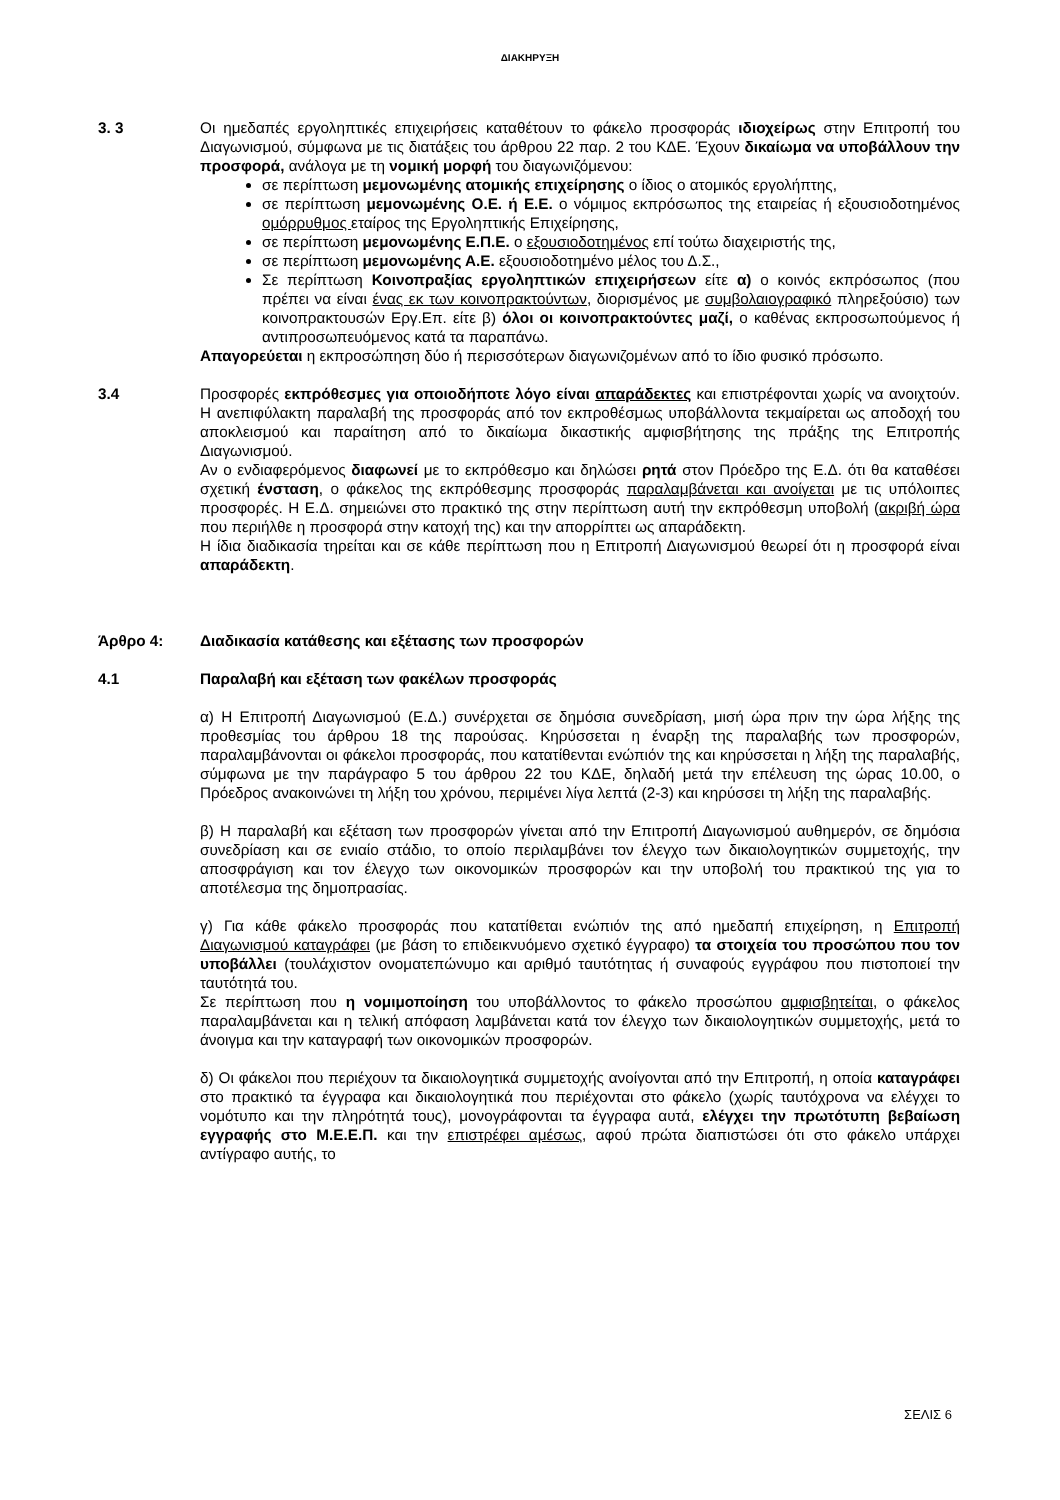ΔΙΑΚΗΡΥΞΗ
3. 3 Οι ημεδαπές εργοληπτικές επιχειρήσεις καταθέτουν το φάκελο προσφοράς ιδιοχείρως στην Επιτροπή του Διαγωνισμού, σύμφωνα με τις διατάξεις του άρθρου 22 παρ. 2 του ΚΔΕ. Έχουν δικαίωμα να υποβάλλουν την προσφορά, ανάλογα με τη νομική μορφή του διαγωνιζόμενου:
σε περίπτωση μεμονωμένης ατομικής επιχείρησης ο ίδιος ο ατομικός εργολήπτης,
σε περίπτωση μεμονωμένης Ο.Ε. ή Ε.Ε. ο νόμιμος εκπρόσωπος της εταιρείας ή εξουσιοδοτημένος ομόρρυθμος εταίρος της Εργοληπτικής Επιχείρησης,
σε περίπτωση μεμονωμένης Ε.Π.Ε. ο εξουσιοδοτημένος επί τούτω διαχειριστής της,
σε περίπτωση μεμονωμένης Α.Ε. εξουσιοδοτημένο μέλος του Δ.Σ.,
Σε περίπτωση Κοινοπραξίας εργοληπτικών επιχειρήσεων είτε α) ο κοινός εκπρόσωπος (που πρέπει να είναι ένας εκ των κοινοπρακτούντων, διορισμένος με συμβολαιογραφικό πληρεξούσιο) των κοινοπρακτουσών Εργ.Επ. είτε β) όλοι οι κοινοπρακτούντες μαζί, ο καθένας εκπροσωπούμενος ή αντιπροσωπευόμενος κατά τα παραπάνω.
Απαγορεύεται η εκπροσώπηση δύο ή περισσότερων διαγωνιζομένων από το ίδιο φυσικό πρόσωπο.
3.4 Προσφορές εκπρόθεσμες για οποιοδήποτε λόγο είναι απαράδεκτες και επιστρέφονται χωρίς να ανοιχτούν. Η ανεπιφύλακτη παραλαβή της προσφοράς από τον εκπροθέσμως υποβάλλοντα τεκμαίρεται ως αποδοχή του αποκλεισμού και παραίτηση από το δικαίωμα δικαστικής αμφισβήτησης της πράξης της Επιτροπής Διαγωνισμού.
Αν ο ενδιαφερόμενος διαφωνεί με το εκπρόθεσμο και δηλώσει ρητά στον Πρόεδρο της Ε.Δ. ότι θα καταθέσει σχετική ένσταση, ο φάκελος της εκπρόθεσμης προσφοράς παραλαμβάνεται και ανοίγεται με τις υπόλοιπες προσφορές. Η Ε.Δ. σημειώνει στο πρακτικό της στην περίπτωση αυτή την εκπρόθεσμη υποβολή (ακριβή ώρα που περιήλθε η προσφορά στην κατοχή της) και την απορρίπτει ως απαράδεκτη.
Η ίδια διαδικασία τηρείται και σε κάθε περίπτωση που η Επιτροπή Διαγωνισμού θεωρεί ότι η προσφορά είναι απαράδεκτη.
Άρθρο 4: Διαδικασία κατάθεσης και εξέτασης των προσφορών
4.1 Παραλαβή και εξέταση των φακέλων προσφοράς
α) Η Επιτροπή Διαγωνισμού (Ε.Δ.) συνέρχεται σε δημόσια συνεδρίαση, μισή ώρα πριν την ώρα λήξης της προθεσμίας του άρθρου 18 της παρούσας. Κηρύσσεται η έναρξη της παραλαβής των προσφορών, παραλαμβάνονται οι φάκελοι προσφοράς, που κατατίθενται ενώπιόν της και κηρύσσεται η λήξη της παραλαβής, σύμφωνα με την παράγραφο 5 του άρθρου 22 του ΚΔΕ, δηλαδή μετά την επέλευση της ώρας 10.00, ο Πρόεδρος ανακοινώνει τη λήξη του χρόνου, περιμένει λίγα λεπτά (2-3) και κηρύσσει τη λήξη της παραλαβής.
β) Η παραλαβή και εξέταση των προσφορών γίνεται από την Επιτροπή Διαγωνισμού αυθημερόν, σε δημόσια συνεδρίαση και σε ενιαίο στάδιο, το οποίο περιλαμβάνει τον έλεγχο των δικαιολογητικών συμμετοχής, την αποσφράγιση και τον έλεγχο των οικονομικών προσφορών και την υποβολή του πρακτικού της για το αποτέλεσμα της δημοπρασίας.
γ) Για κάθε φάκελο προσφοράς που κατατίθεται ενώπιόν της από ημεδαπή επιχείρηση, η Επιτροπή Διαγωνισμού καταγράφει (με βάση το επιδεικνυόμενο σχετικό έγγραφο) τα στοιχεία του προσώπου που τον υποβάλλει (τουλάχιστον ονοματεπώνυμο και αριθμό ταυτότητας ή συναφούς εγγράφου που πιστοποιεί την ταυτότητά του.
Σε περίπτωση που η νομιμοποίηση του υποβάλλοντος το φάκελο προσώπου αμφισβητείται, ο φάκελος παραλαμβάνεται και η τελική απόφαση λαμβάνεται κατά τον έλεγχο των δικαιολογητικών συμμετοχής, μετά το άνοιγμα και την καταγραφή των οικονομικών προσφορών.
δ) Οι φάκελοι που περιέχουν τα δικαιολογητικά συμμετοχής ανοίγονται από την Επιτροπή, η οποία καταγράφει στο πρακτικό τα έγγραφα και δικαιολογητικά που περιέχονται στο φάκελο (χωρίς ταυτόχρονα να ελέγχει το νομότυπο και την πληρότητά τους), μονογράφονται τα έγγραφα αυτά, ελέγχει την πρωτότυπη βεβαίωση εγγραφής στο Μ.Ε.Ε.Π. και την επιστρέφει αμέσως, αφού πρώτα διαπιστώσει ότι στο φάκελο υπάρχει αντίγραφο αυτής, το
ΣΕΛΙΣ 6